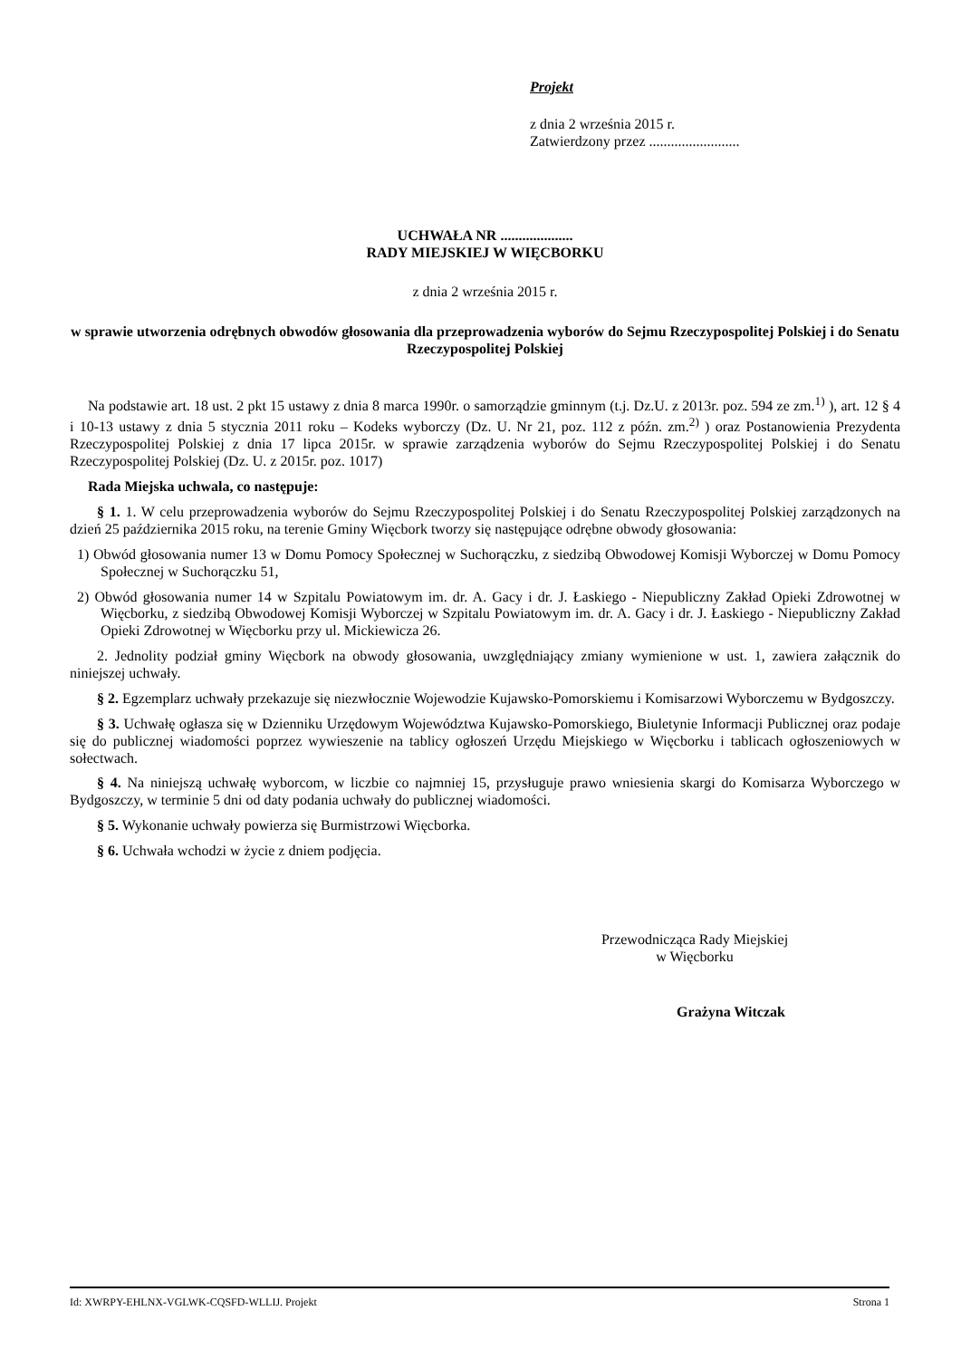Projekt
z dnia 2 września 2015 r.
Zatwierdzony przez .........................
UCHWAŁA NR ....................
RADY MIEJSKIEJ W WIĘCBORKU
z dnia 2 września 2015 r.
w sprawie utworzenia odrębnych obwodów głosowania dla przeprowadzenia wyborów do Sejmu Rzeczypospolitej Polskiej i do Senatu Rzeczypospolitej Polskiej
Na podstawie art. 18 ust. 2 pkt 15 ustawy z dnia 8 marca 1990r. o samorządzie gminnym (t.j. Dz.U. z 2013r. poz. 594 ze zm.<sup>1)</sup> ), art. 12 § 4 i 10-13 ustawy z dnia 5 stycznia 2011 roku – Kodeks wyborczy (Dz. U. Nr 21, poz. 112 z późn. zm.<sup>2)</sup> ) oraz Postanowienia Prezydenta Rzeczypospolitej Polskiej z dnia 17 lipca 2015r. w sprawie zarządzenia wyborów do Sejmu Rzeczypospolitej Polskiej i do Senatu Rzeczypospolitej Polskiej (Dz. U. z 2015r. poz. 1017)
Rada Miejska uchwala, co następuje:
§ 1. 1. W celu przeprowadzenia wyborów do Sejmu Rzeczypospolitej Polskiej i do Senatu Rzeczypospolitej Polskiej zarządzonych na dzień 25 października 2015 roku, na terenie Gminy Więcbork tworzy się następujące odrębne obwody głosowania:
1) Obwód głosowania numer 13 w Domu Pomocy Społecznej w Suchorączku, z siedzibą Obwodowej Komisji Wyborczej w Domu Pomocy Społecznej w Suchorączku 51,
2) Obwód głosowania numer 14 w Szpitalu Powiatowym im. dr. A. Gacy i dr. J. Łaskiego - Niepubliczny Zakład Opieki Zdrowotnej w Więcborku, z siedzibą Obwodowej Komisji Wyborczej w Szpitalu Powiatowym im. dr. A. Gacy i dr. J. Łaskiego - Niepubliczny Zakład Opieki Zdrowotnej w Więcborku przy ul. Mickiewicza 26.
2. Jednolity podział gminy Więcbork na obwody głosowania, uwzględniający zmiany wymienione w ust. 1, zawiera załącznik do niniejszej uchwały.
§ 2. Egzemplarz uchwały przekazuje się niezwłocznie Wojewodzie Kujawsko-Pomorskiemu i Komisarzowi Wyborczemu w Bydgoszczy.
§ 3. Uchwałę ogłasza się w Dzienniku Urzędowym Województwa Kujawsko-Pomorskiego, Biuletynie Informacji Publicznej oraz podaje się do publicznej wiadomości poprzez wywieszenie na tablicy ogłoszeń Urzędu Miejskiego w Więcborku i tablicach ogłoszeniowych w sołectwach.
§ 4. Na niniejszą uchwałę wyborcom, w liczbie co najmniej 15, przysługuje prawo wniesienia skargi do Komisarza Wyborczego w Bydgoszczy, w terminie 5 dni od daty podania uchwały do publicznej wiadomości.
§ 5. Wykonanie uchwały powierza się Burmistrzowi Więcborka.
§ 6. Uchwała wchodzi w życie z dniem podjęcia.
Przewodnicząca Rady Miejskiej
w Więcborku
Grażyna Witczak
Id: XWRPY-EHLNX-VGLWK-CQSFD-WLLIJ. Projekt Strona 1